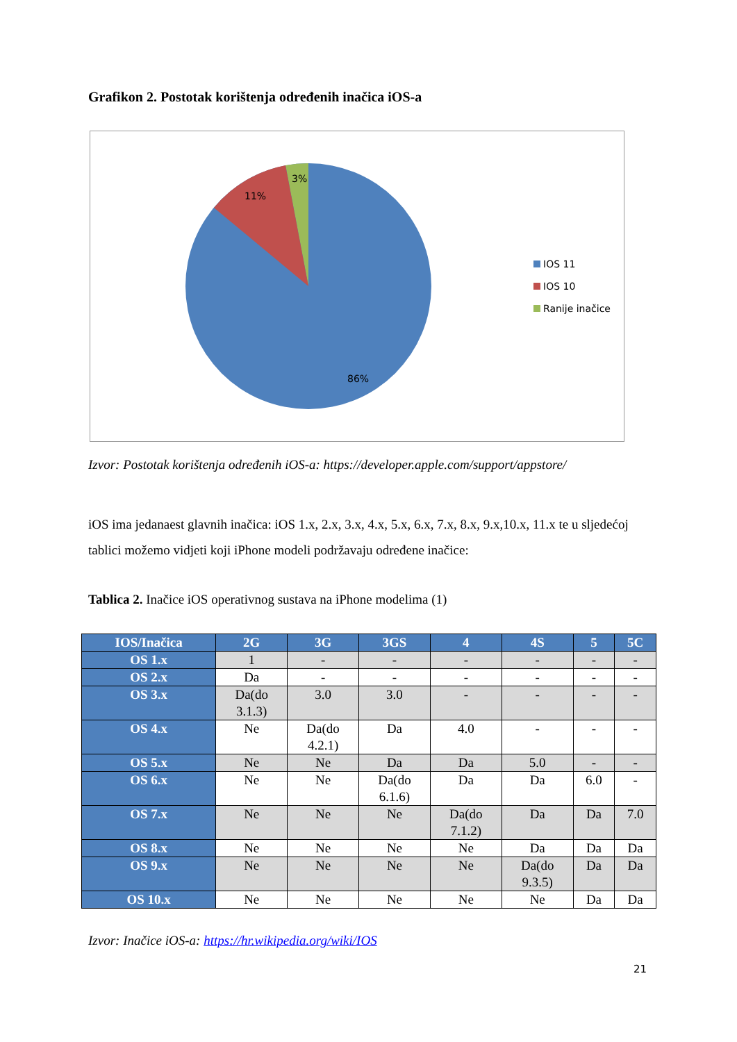Grafikon 2. Postotak korištenja određenih inačica iOS-a
3%
11%
86%
IOS 11
IOS 10
Ranije inačice
Izvor: Postotak korištenja određenih iOS-a: https://developer.apple.com/support/appstore/
iOS ima jedanaest glavnih inačica: iOS 1.x, 2.x, 3.x, 4.x, 5.x, 6.x, 7.x, 8.x, 9.x,10.x, 11.x te u sljedećoj tablici možemo vidjeti koji iPhone modeli podržavaju određene inačice:
Tablica 2. Inačice iOS operativnog sustava na iPhone modelima (1)
| IOS/Inačica | 2G | 3G | 3GS | 4 | 4S | 5 | 5C |
| --- | --- | --- | --- | --- | --- | --- | --- |
| OS 1.x | 1 | - | - | - | - | - | - |
| OS 2.x | Da | - | - | - | - | - | - |
| OS 3.x | Da(do 3.1.3) | 3.0 | 3.0 | - | - | - | - |
| OS 4.x | Ne | Da(do 4.2.1) | Da | 4.0 | - | - | - |
| OS 5.x | Ne | Ne | Da | Da | 5.0 | - | - |
| OS 6.x | Ne | Ne | Da(do 6.1.6) | Da | Da | 6.0 | - |
| OS 7.x | Ne | Ne | Ne | Da(do 7.1.2) | Da | Da | 7.0 |
| OS 8.x | Ne | Ne | Ne | Ne | Da | Da | Da |
| OS 9.x | Ne | Ne | Ne | Ne | Da(do 9.3.5) | Da | Da |
| OS 10.x | Ne | Ne | Ne | Ne | Ne | Da | Da |
Izvor: Inačice iOS-a: https://hr.wikipedia.org/wiki/IOS
21